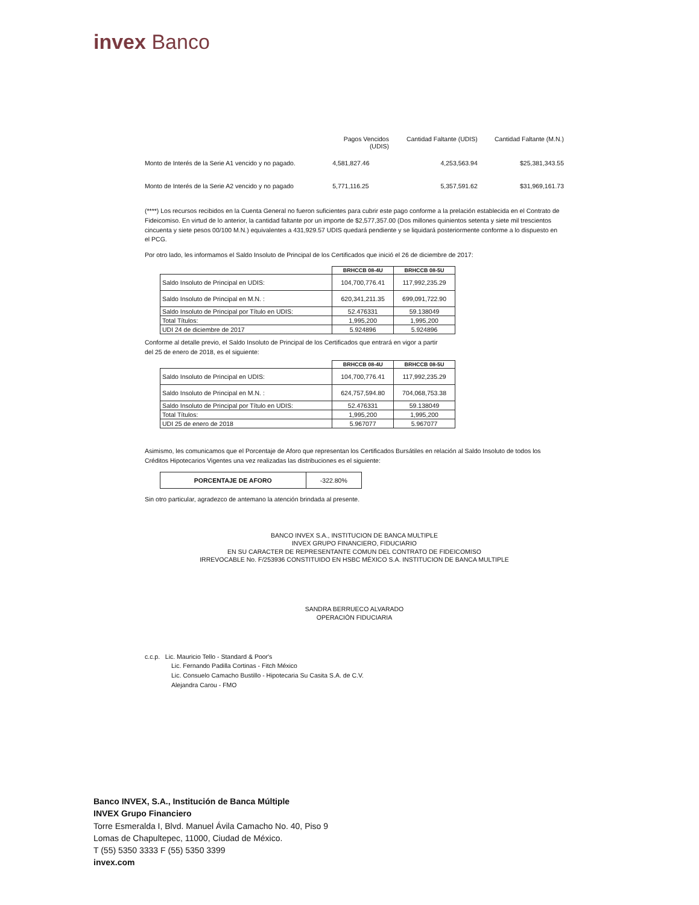invex Banco
| | Pagos Vencidos (UDIS) | Cantidad Faltante (UDIS) | Cantidad Faltante (M.N.) |
| --- | --- | --- | --- |
| Monto de Interés de la Serie A1 vencido y no pagado. | 4,581,827.46 | 4,253,563.94 | $25,381,343.55 |
| Monto de Interés de la Serie A2 vencido y no pagado | 5,771,116.25 | 5,357,591.62 | $31,969,161.73 |
(****) Los recursos recibidos en la Cuenta General no fueron suficientes para cubrir este pago conforme a la prelación establecida en el Contrato de Fideicomiso. En virtud de lo anterior, la cantidad faltante por un importe de $2,577,357.00 (Dos millones quinientos setenta y siete mil trescientos cincuenta y siete pesos 00/100 M.N.) equivalentes a 431,929.57 UDIS quedará pendiente y se liquidará posteriormente conforme a lo dispuesto en el PCG.
Por otro lado, les informamos el Saldo Insoluto de Principal de los Certificados que inició el 26 de diciembre de 2017:
| | BRHCCB 08-4U | BRHCCB 08-5U |
| --- | --- | --- |
| Saldo Insoluto de Principal en UDIS: | 104,700,776.41 | 117,992,235.29 |
| Saldo Insoluto de Principal en M.N. : | 620,341,211.35 | 699,091,722.90 |
| Saldo Insoluto de Principal por Título en UDIS: | 52.476331 | 59.138049 |
| Total Títulos: | 1,995,200 | 1,995,200 |
| UDI 24 de diciembre de 2017 | 5.924896 | 5.924896 |
Conforme al detalle previo, el Saldo Insoluto de Principal de los Certificados que entrará en vigor a partir
del 25 de enero de 2018, es el siguiente:
| | BRHCCB 08-4U | BRHCCB 08-5U |
| --- | --- | --- |
| Saldo Insoluto de Principal en UDIS: | 104,700,776.41 | 117,992,235.29 |
| Saldo Insoluto de Principal en M.N. : | 624,757,594.80 | 704,068,753.38 |
| Saldo Insoluto de Principal por Título en UDIS: | 52.476331 | 59.138049 |
| Total Títulos: | 1,995,200 | 1,995,200 |
| UDI 25 de enero de 2018 | 5.967077 | 5.967077 |
Asimismo, les comunicamos que el Porcentaje de Aforo que representan los Certificados Bursátiles en relación al Saldo Insoluto de todos los Créditos Hipotecarios Vigentes una vez realizadas las distribuciones es el siguiente:
| PORCENTAJE DE AFORO | -322.80% |
Sin otro particular, agradezco de antemano la atención brindada al presente.
BANCO INVEX S.A., INSTITUCION DE BANCA MULTIPLE
INVEX GRUPO FINANCIERO, FIDUCIARIO
EN SU CARACTER DE REPRESENTANTE COMUN DEL CONTRATO DE FIDEICOMISO
IRREVOCABLE No. F/253936 CONSTITUIDO EN HSBC MÉXICO S.A. INSTITUCION DE BANCA MULTIPLE
SANDRA BERRUECO ALVARADO
OPERACIÓN FIDUCIARIA
c.c.p. Lic. Mauricio Tello - Standard & Poor's
Lic. Fernando Padilla Cortinas - Fitch México
Lic. Consuelo Camacho Bustillo - Hipotecaria Su Casita S.A. de C.V.
Alejandra Carou - FMO
Banco INVEX, S.A., Institución de Banca Múltiple
INVEX Grupo Financiero
Torre Esmeralda I, Blvd. Manuel Ávila Camacho No. 40, Piso 9
Lomas de Chapultepec, 11000, Ciudad de México.
T (55) 5350 3333 F (55) 5350 3399
invex.com